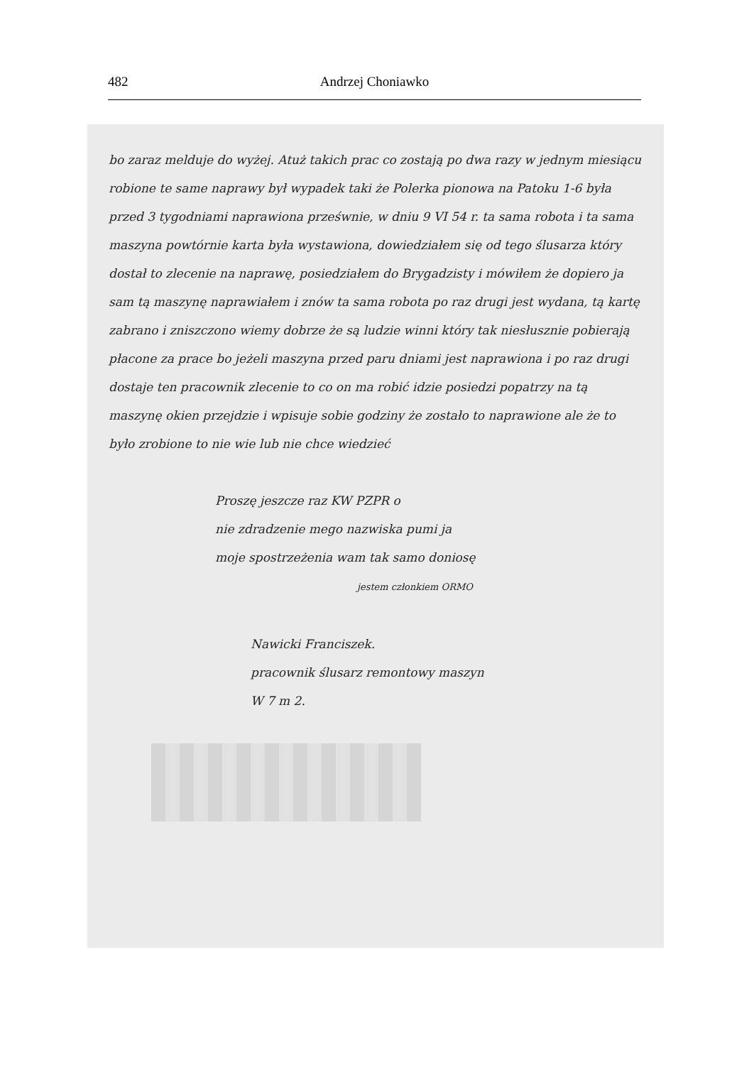482 Andrzej Choniawko
bo zaraz melduje do wyżej. Atuż takich prac co zostają po dwa razy w jednym miesiącu robione te same naprawy był wypadek taki że Polerka pionowa na Patoku 1-6 była przed 3 tygodniami naprawiona prześwnie, w dniu 9 VI 54 r. ta sama robota i ta sama maszyna powtórnie karta była wystawiona, dowiedziałem się od tego ślusarza który dostał to zlecenie na naprawę, posiedziałem do Brygadzisty i mówiłem że dopiero ja sam tą maszynę naprawiałem i znów ta sama robota po raz drugi jest wydana, tą kartę zabrano i zniszczono wiemy dobrze że są ludzie winni który tak niesłusznie pobierają płacone za prace bo jeżeli maszyna przed paru dniami jest naprawiona i po raz drugi dostaje ten pracownik zlecenie to co on ma robić idzie posiedzi popatrzy na tą maszynę okien przejdzie i wpisuje sobie godziny że zostało to naprawione ale że to było zrobione to nie wie lub nie chce wiedzieć
Proszę jeszcze raz KW PZPR o
nie zdradzenie mego nazwiska pumi ja
moje spostrzeżenia wam tak samo doniosę
jestem członkiem ORMO
Nawicki Franciszek.
pracownik ślusarz remontowy maszyn
W 7 m 2.